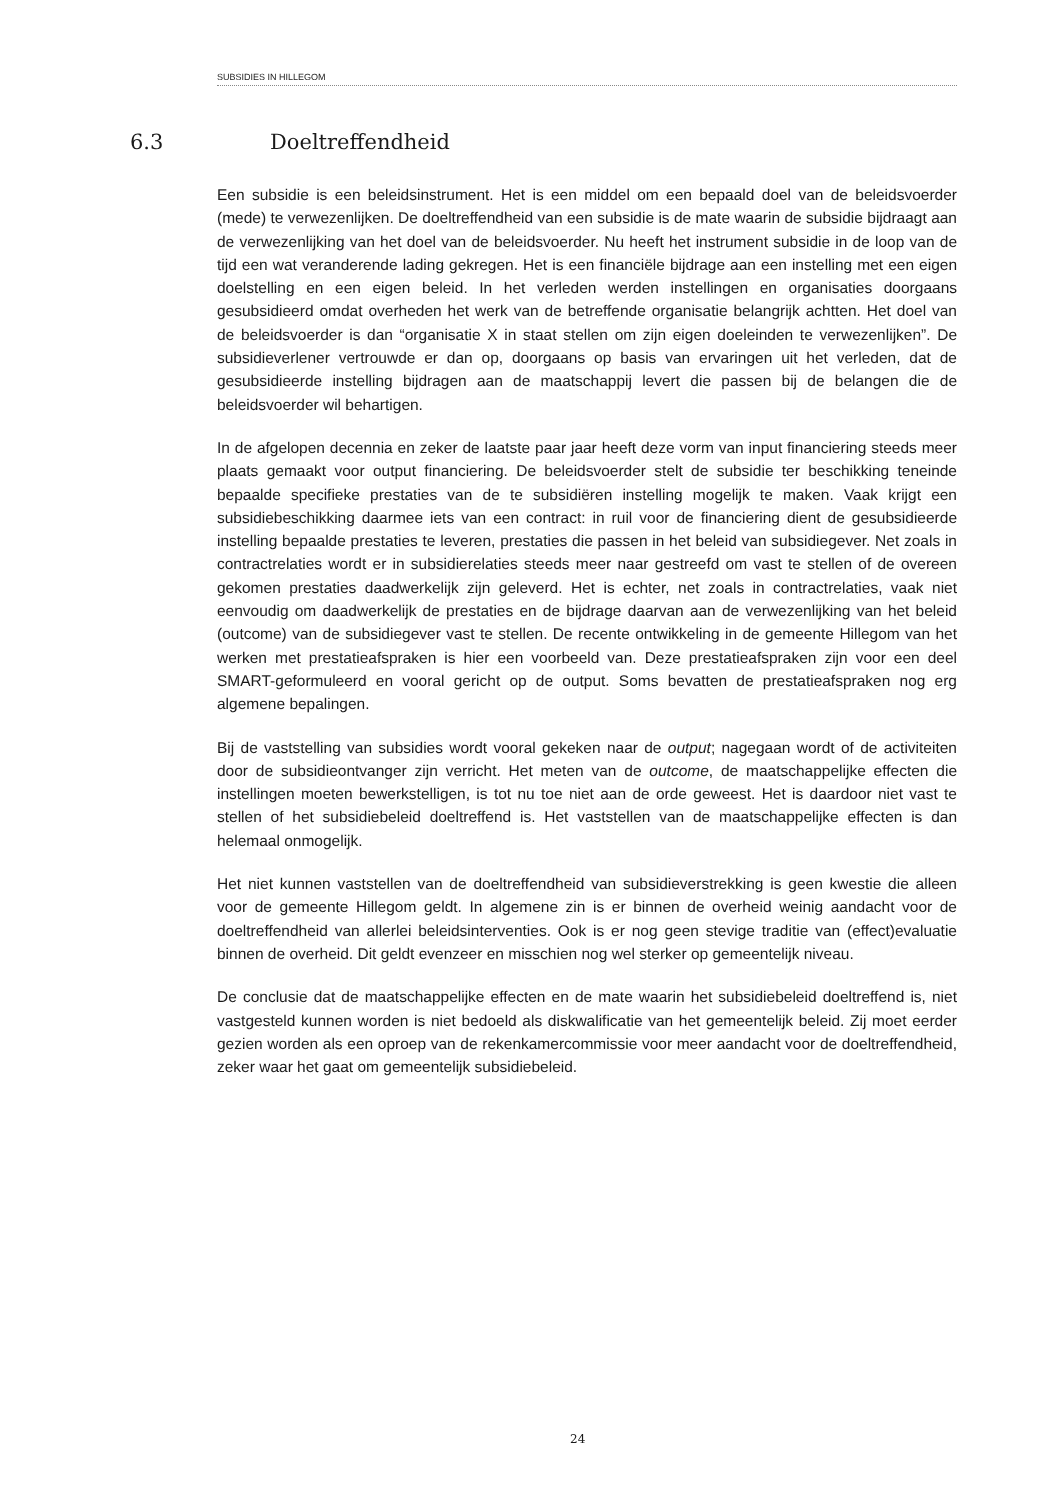SUBSIDIES IN HILLEGOM
6.3 Doeltreffendheid
Een subsidie is een beleidsinstrument. Het is een middel om een bepaald doel van de beleidsvoerder (mede) te verwezenlijken. De doeltreffendheid van een subsidie is de mate waarin de subsidie bijdraagt aan de verwezenlijking van het doel van de beleidsvoerder. Nu heeft het instrument subsidie in de loop van de tijd een wat veranderende lading gekregen. Het is een financiële bijdrage aan een instelling met een eigen doelstelling en een eigen beleid. In het verleden werden instellingen en organisaties doorgaans gesubsidieerd omdat overheden het werk van de betreffende organisatie belangrijk achtten. Het doel van de beleidsvoerder is dan “organisatie X in staat stellen om zijn eigen doeleinden te verwezenlijken”. De subsidieverlener vertrouwde er dan op, doorgaans op basis van ervaringen uit het verleden, dat de gesubsidieerde instelling bijdragen aan de maatschappij levert die passen bij de belangen die de beleidsvoerder wil behartigen.
In de afgelopen decennia en zeker de laatste paar jaar heeft deze vorm van input financiering steeds meer plaats gemaakt voor output financiering. De beleidsvoerder stelt de subsidie ter beschikking teneinde bepaalde specifieke prestaties van de te subsidiëren instelling mogelijk te maken. Vaak krijgt een subsidiebeschikking daarmee iets van een contract: in ruil voor de financiering dient de gesubsidieerde instelling bepaalde prestaties te leveren, prestaties die passen in het beleid van subsidiegever. Net zoals in contractrelaties wordt er in subsidierelaties steeds meer naar gestreefd om vast te stellen of de overeen gekomen prestaties daadwerkelijk zijn geleverd. Het is echter, net zoals in contractrelaties, vaak niet eenvoudig om daadwerkelijk de prestaties en de bijdrage daarvan aan de verwezenlijking van het beleid (outcome) van de subsidiegever vast te stellen. De recente ontwikkeling in de gemeente Hillegom van het werken met prestatieafspraken is hier een voorbeeld van. Deze prestatieafspraken zijn voor een deel SMART-geformuleerd en vooral gericht op de output. Soms bevatten de prestatieafspraken nog erg algemene bepalingen.
Bij de vaststelling van subsidies wordt vooral gekeken naar de output; nagegaan wordt of de activiteiten door de subsidieontvanger zijn verricht. Het meten van de outcome, de maatschappelijke effecten die instellingen moeten bewerkstelligen, is tot nu toe niet aan de orde geweest. Het is daardoor niet vast te stellen of het subsidiebeleid doeltreffend is. Het vaststellen van de maatschappelijke effecten is dan helemaal onmogelijk.
Het niet kunnen vaststellen van de doeltreffendheid van subsidieverstrekking is geen kwestie die alleen voor de gemeente Hillegom geldt. In algemene zin is er binnen de overheid weinig aandacht voor de doeltreffendheid van allerlei beleidsinterventies. Ook is er nog geen stevige traditie van (effect)evaluatie binnen de overheid. Dit geldt evenzeer en misschien nog wel sterker op gemeentelijk niveau.
De conclusie dat de maatschappelijke effecten en de mate waarin het subsidiebeleid doeltreffend is, niet vastgesteld kunnen worden is niet bedoeld als diskwalificatie van het gemeentelijk beleid. Zij moet eerder gezien worden als een oproep van de rekenkamercommissie voor meer aandacht voor de doeltreffendheid, zeker waar het gaat om gemeentelijk subsidiebeleid.
24